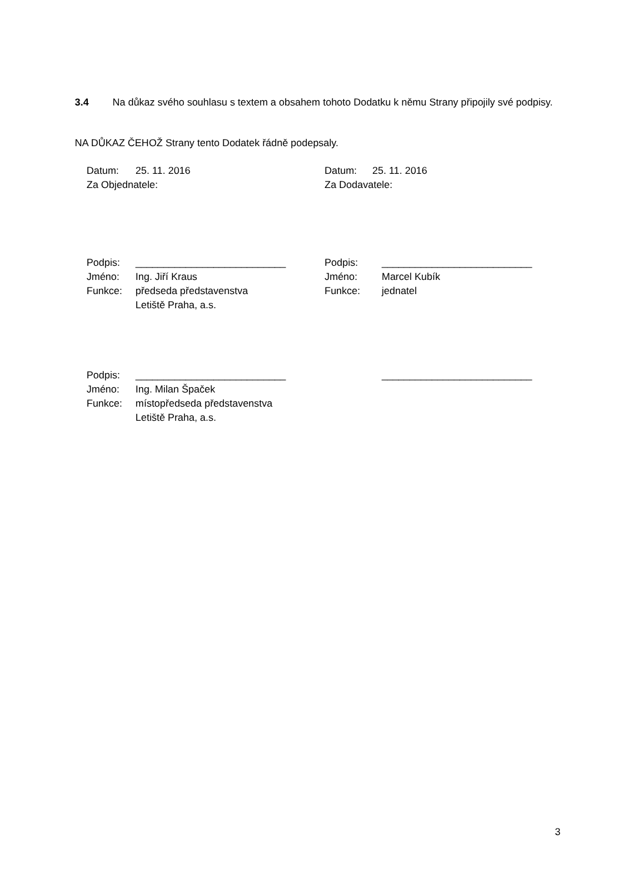3.4 Na důkaz svého souhlasu s textem a obsahem tohoto Dodatku k němu Strany připojily své podpisy.
NA DŮKAZ ČEHOŽ Strany tento Dodatek řádně podepsaly.
| Datum: | 25. 11. 2016 |
| Za Objednatele: | |
| Datum: | 25. 11. 2016 |
| Za Dodavatele: | |
| Podpis: | ___________________________ |
| Jméno: | Ing. Jiří Kraus |
| Funkce: | předseda představenstva Letiště Praha, a.s. |
| Podpis: | ___________________________ |
| Jméno: | Marcel Kubík |
| Funkce: | jednatel |
| Podpis: | ___________________________ |
| Jméno: | Ing. Milan Špaček |
| Funkce: | místopředseda představenstva Letiště Praha, a.s. |
___________________________
3